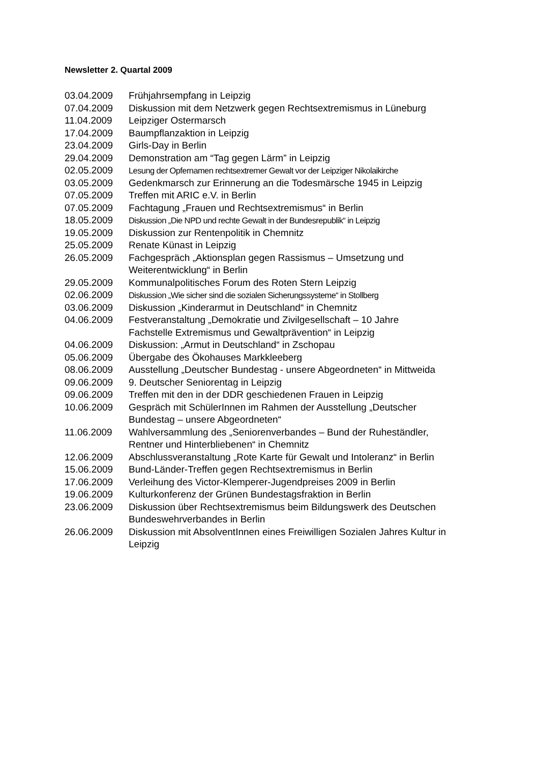Newsletter 2. Quartal 2009
| 03.04.2009 | Frühjahrsempfang in Leipzig |
| 07.04.2009 | Diskussion mit dem Netzwerk gegen Rechtsextremismus in Lüneburg |
| 11.04.2009 | Leipziger Ostermarsch |
| 17.04.2009 | Baumpflanzaktion in Leipzig |
| 23.04.2009 | Girls-Day in Berlin |
| 29.04.2009 | Demonstration am “Tag gegen Lärm” in Leipzig |
| 02.05.2009 | Lesung der Opfernamen rechtsextremer Gewalt vor der Leipziger Nikolaikirche |
| 03.05.2009 | Gedenkmarsch zur Erinnerung an die Todesmärsche 1945 in Leipzig |
| 07.05.2009 | Treffen mit ARIC e.V. in Berlin |
| 07.05.2009 | Fachtagung „Frauen und Rechtsextremismus“ in Berlin |
| 18.05.2009 | Diskussion „Die NPD und rechte Gewalt in der Bundesrepublik“ in Leipzig |
| 19.05.2009 | Diskussion zur Rentenpolitik in Chemnitz |
| 25.05.2009 | Renate Künast in Leipzig |
| 26.05.2009 | Fachgespräch „Aktionsplan gegen Rassismus – Umsetzung und Weiterentwicklung“ in Berlin |
| 29.05.2009 | Kommunalpolitisches Forum des Roten Stern Leipzig |
| 02.06.2009 | Diskussion „Wie sicher sind die sozialen Sicherungssysteme“ in Stollberg |
| 03.06.2009 | Diskussion „Kinderarmut in Deutschland“ in Chemnitz |
| 04.06.2009 | Festveranstaltung „Demokratie und Zivilgesellschaft – 10 Jahre Fachstelle Extremismus und Gewaltprävention“ in Leipzig |
| 04.06.2009 | Diskussion: „Armut in Deutschland“ in Zschopau |
| 05.06.2009 | Übergabe des Ökohauses Markkleeberg |
| 08.06.2009 | Ausstellung „Deutscher Bundestag - unsere Abgeordneten“ in Mittweida |
| 09.06.2009 | 9. Deutscher Seniorentag in Leipzig |
| 09.06.2009 | Treffen mit den in der DDR geschiedenen Frauen in Leipzig |
| 10.06.2009 | Gespräch mit SchülerInnen im Rahmen der Ausstellung „Deutscher Bundestag – unsere Abgeordneten“ |
| 11.06.2009 | Wahlversammlung des „Seniorenverbandes – Bund der Ruheständler, Rentner und Hinterbliebenen“ in Chemnitz |
| 12.06.2009 | Abschlussveranstaltung „Rote Karte für Gewalt und Intoleranz“ in Berlin |
| 15.06.2009 | Bund-Länder-Treffen gegen Rechtsextremismus in Berlin |
| 17.06.2009 | Verleihung des Victor-Klemperer-Jugendpreises 2009 in Berlin |
| 19.06.2009 | Kulturkonferenz der Grünen Bundestagsfraktion in Berlin |
| 23.06.2009 | Diskussion über Rechtsextremismus beim Bildungswerk des Deutschen Bundeswehrverbandes in Berlin |
| 26.06.2009 | Diskussion mit AbsolventInnen eines Freiwilligen Sozialen Jahres Kultur in Leipzig |